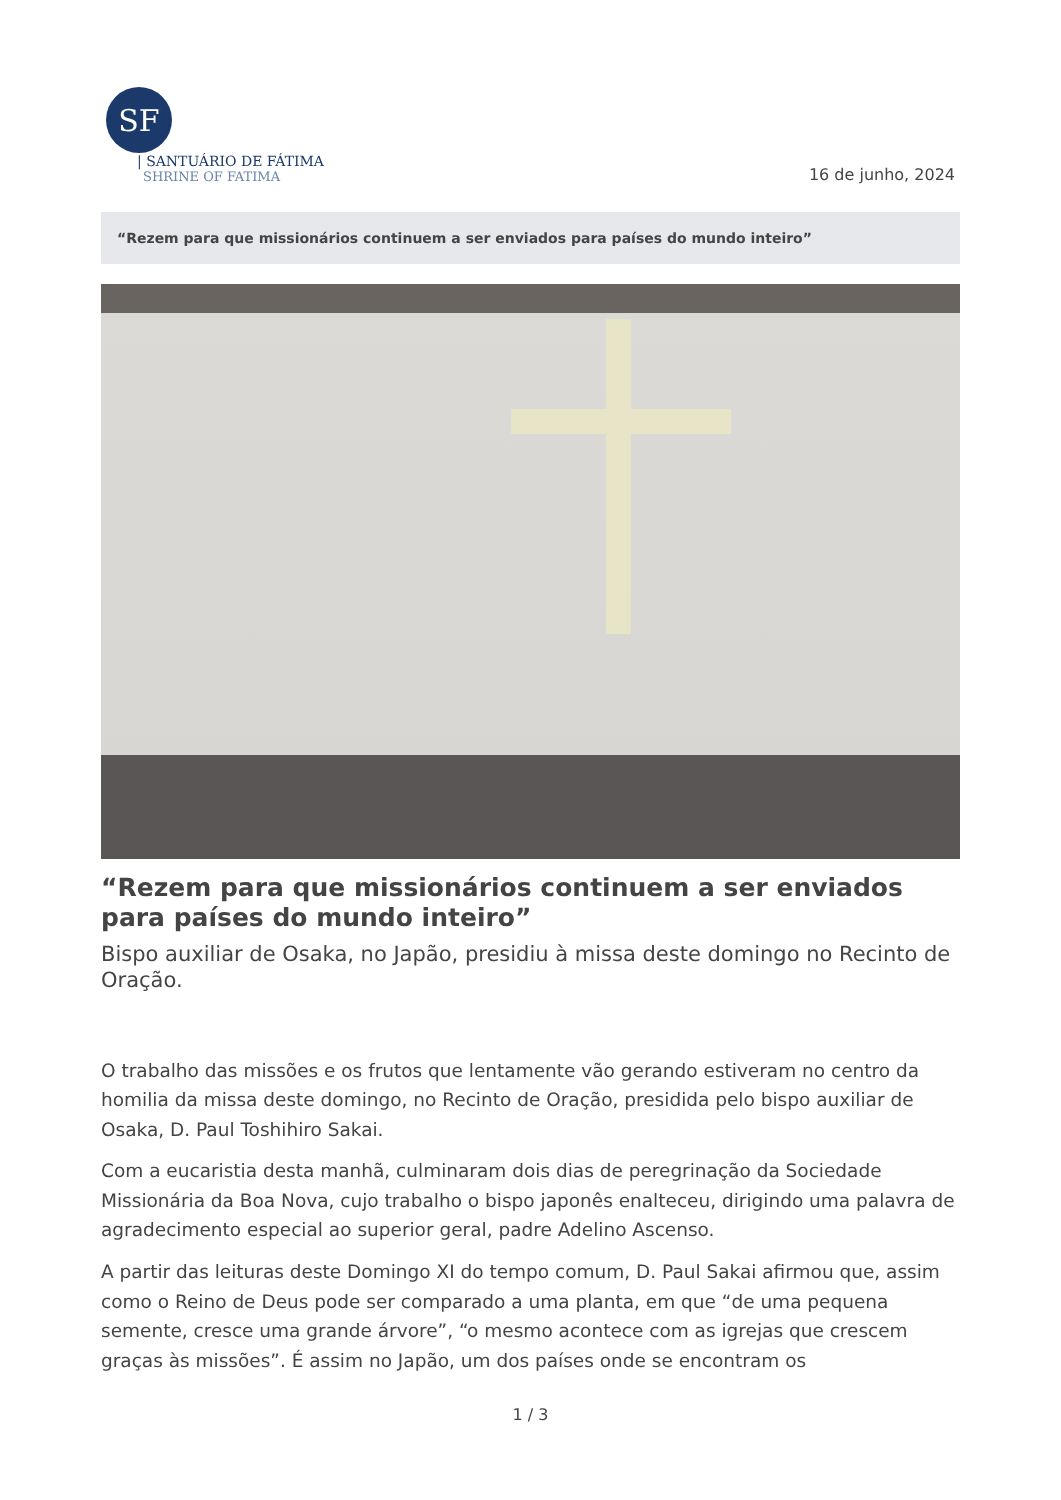SF
| SANTUÁRIO DE FÁTIMA
SHRINE OF FATIMA
16 de junho, 2024
“Rezem para que missionários continuem a ser enviados para países do mundo inteiro”
“Rezem para que missionários continuem a ser enviados para países do mundo inteiro”
Bispo auxiliar de Osaka, no Japão, presidiu à missa deste domingo no Recinto de Oração.
O trabalho das missões e os frutos que lentamente vão gerando estiveram no centro da homilia da missa deste domingo, no Recinto de Oração, presidida pelo bispo auxiliar de Osaka, D. Paul Toshihiro Sakai.
Com a eucaristia desta manhã, culminaram dois dias de peregrinação da Sociedade Missionária da Boa Nova, cujo trabalho o bispo japonês enalteceu, dirigindo uma palavra de agradecimento especial ao superior geral, padre Adelino Ascenso.
A partir das leituras deste Domingo XI do tempo comum, D. Paul Sakai afirmou que, assim como o Reino de Deus pode ser comparado a uma planta, em que “de uma pequena semente, cresce uma grande árvore”, “o mesmo acontece com as igrejas que crescem graças às missões”. É assim no Japão, um dos países onde se encontram os
1 / 3